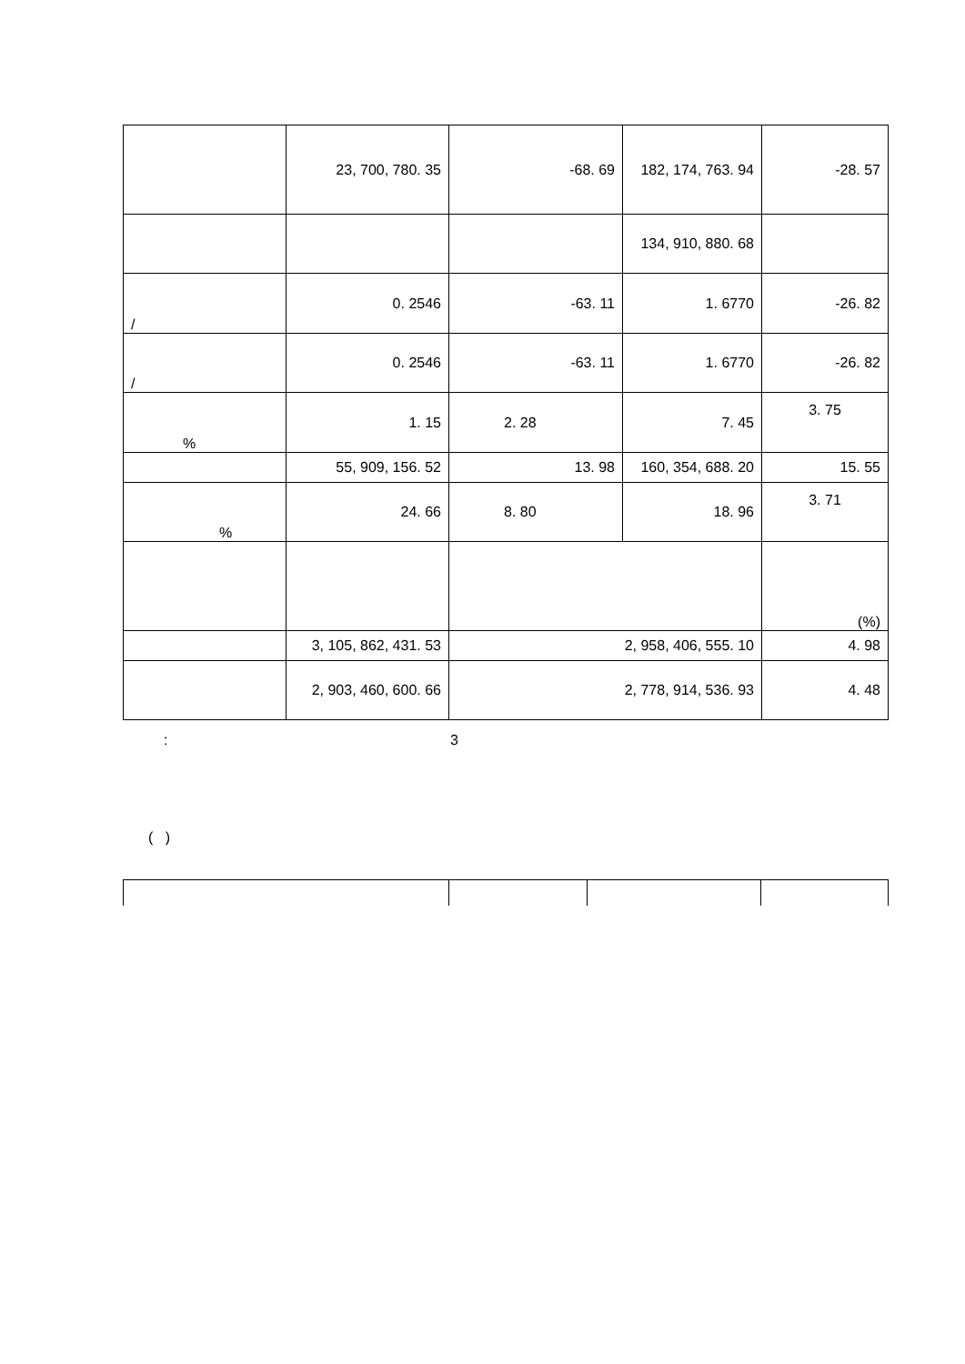| | 23, 700, 780. 35 | -68. 69 | 182, 174, 763. 94 | -28. 57 |
| | | | 134, 910, 880. 68 | |
| / | 0. 2546 | -63. 11 | 1. 6770 | -26. 82 |
| / | 0. 2546 | -63. 11 | 1. 6770 | -26. 82 |
| % | 1. 15 | 2. 28 | 7. 45 | 3. 75 |
| | 55, 909, 156. 52 | 13. 98 | 160, 354, 688. 20 | 15. 55 |
| % | 24. 66 | 8. 80 | 18. 96 | 3. 71 |
| | | | | (%) |
| | 3, 105, 862, 431. 53 | 2, 958, 406, 555. 10 | | 4. 98 |
| | 2, 903, 460, 600. 66 | 2, 778, 914, 536. 93 | | 4. 48 |
: 3
( )